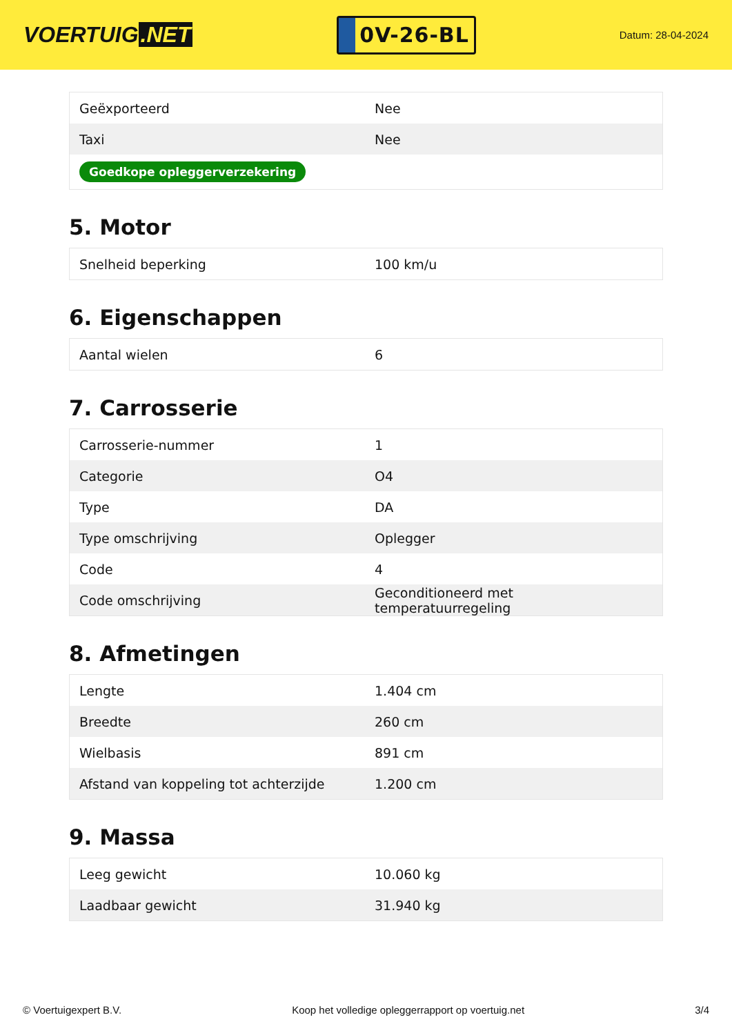VOERTUIG.NET
0V-26-BL
Datum: 28-04-2024
| Geëxporteerd | Nee |
| Taxi | Nee |
| Goedkope opleggerverzekering | |
5. Motor
| Snelheid beperking | 100 km/u |
6. Eigenschappen
| Aantal wielen | 6 |
7. Carrosserie
| Carrosserie-nummer | 1 |
| Categorie | O4 |
| Type | DA |
| Type omschrijving | Oplegger |
| Code | 4 |
| Code omschrijving | Geconditioneerd met temperatuurregeling |
8. Afmetingen
| Lengte | 1.404 cm |
| Breedte | 260 cm |
| Wielbasis | 891 cm |
| Afstand van koppeling tot achterzijde | 1.200 cm |
9. Massa
| Leeg gewicht | 10.060 kg |
| Laadbaar gewicht | 31.940 kg |
© Voertuigexpert B.V. Koop het volledige opleggerrapport op voertuig.net 3/4